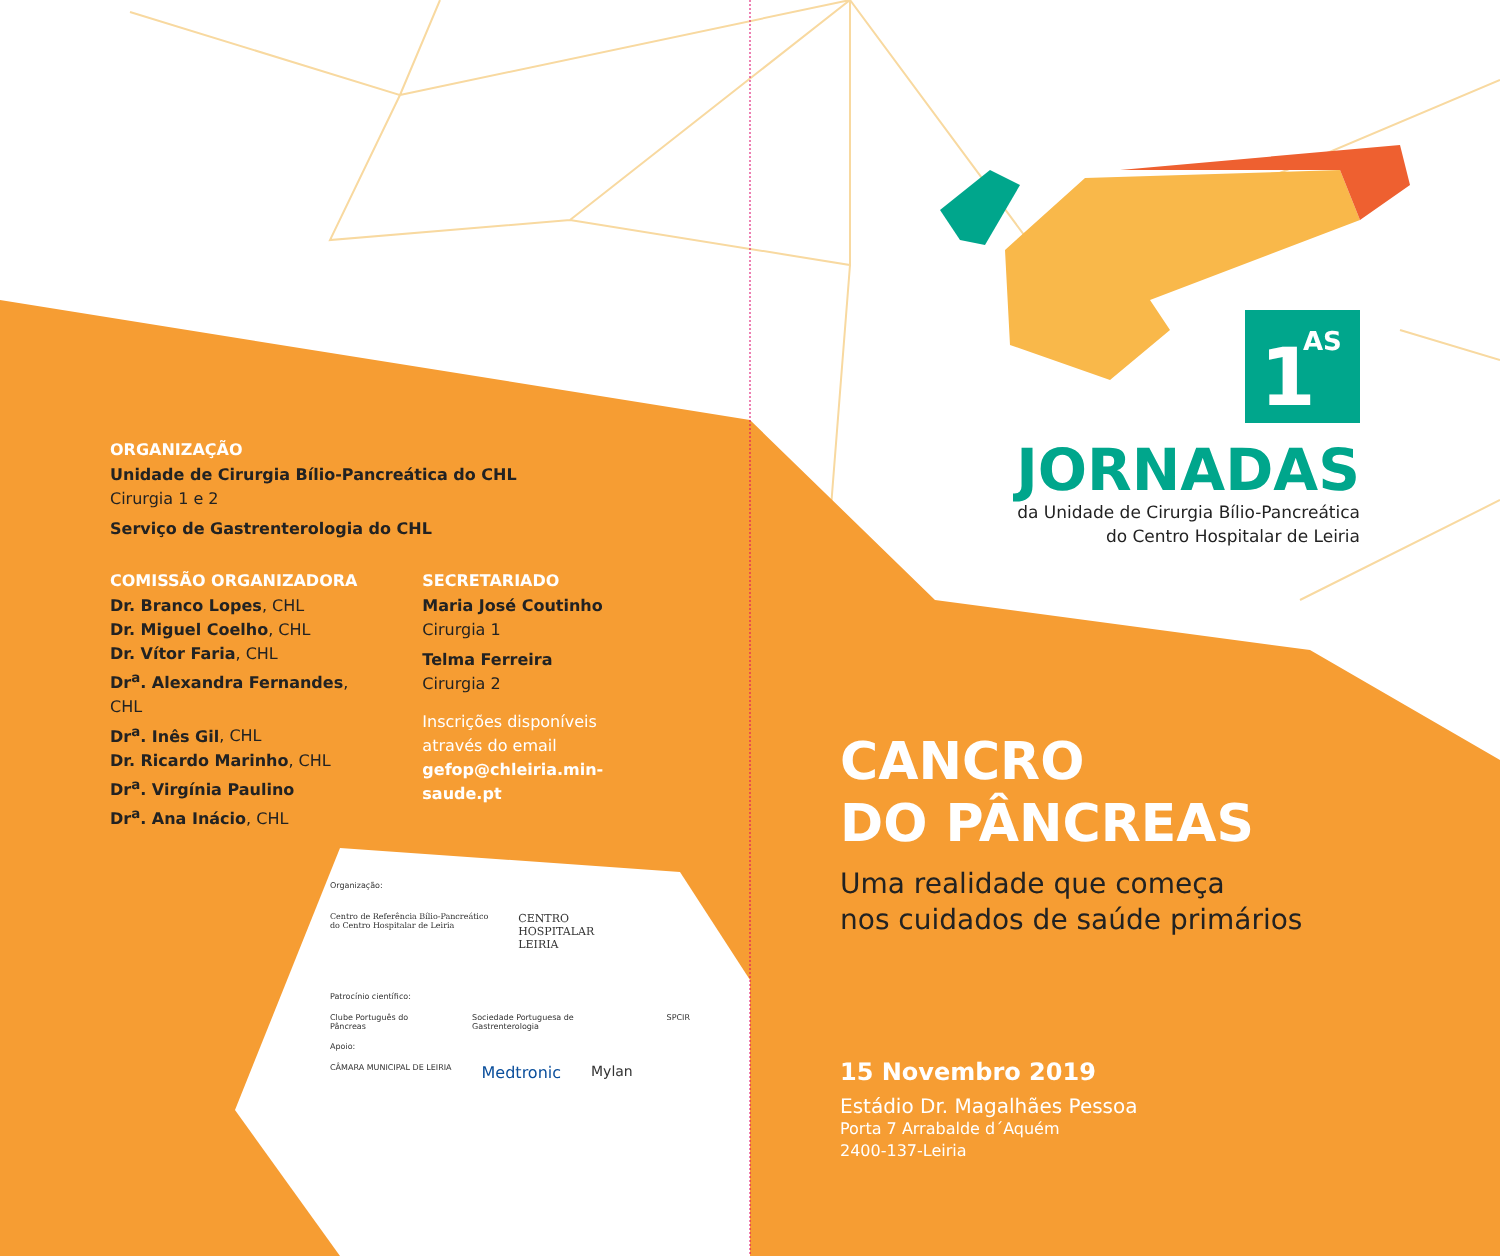1
AS
JORNADAS
da Unidade de Cirurgia Bílio-Pancreática
do Centro Hospitalar de Leiria
ORGANIZAÇÃO
Unidade de Cirurgia Bílio-Pancreática do CHL
Cirurgia 1 e 2
Serviço de Gastrenterologia do CHL
COMISSÃO ORGANIZADORA
Dr. Branco Lopes, CHL
Dr. Miguel Coelho, CHL
Dr. Vítor Faria, CHL
Dr<sup>a</sup>. Alexandra Fernandes, CHL
Dr<sup>a</sup>. Inês Gil, CHL
Dr. Ricardo Marinho, CHL
Dr<sup>a</sup>. Virgínia Paulino
Dr<sup>a</sup>. Ana Inácio, CHL
SECRETARIADO
Maria José Coutinho
Cirurgia 1
Telma Ferreira
Cirurgia 2
Inscrições disponíveis
através do email
gefop@chleiria.min-saude.pt
Organização:
Centro de Referência Bílio-Pancreático
do Centro Hospitalar de Leiria
CENTRO
HOSPITALAR
LEIRIA
Patrocínio científico:
Clube Português do Pâncreas Sociedade Portuguesa de Gastrenterologia SPCIR
Apoio:
CÂMARA MUNICIPAL DE LEIRIA Medtronic Mylan
CANCRO
DO PÂNCREAS
Uma realidade que começa
nos cuidados de saúde primários
15 Novembro 2019
Estádio Dr. Magalhães Pessoa
Porta 7 Arrabalde d´Aquém
2400-137-Leiria